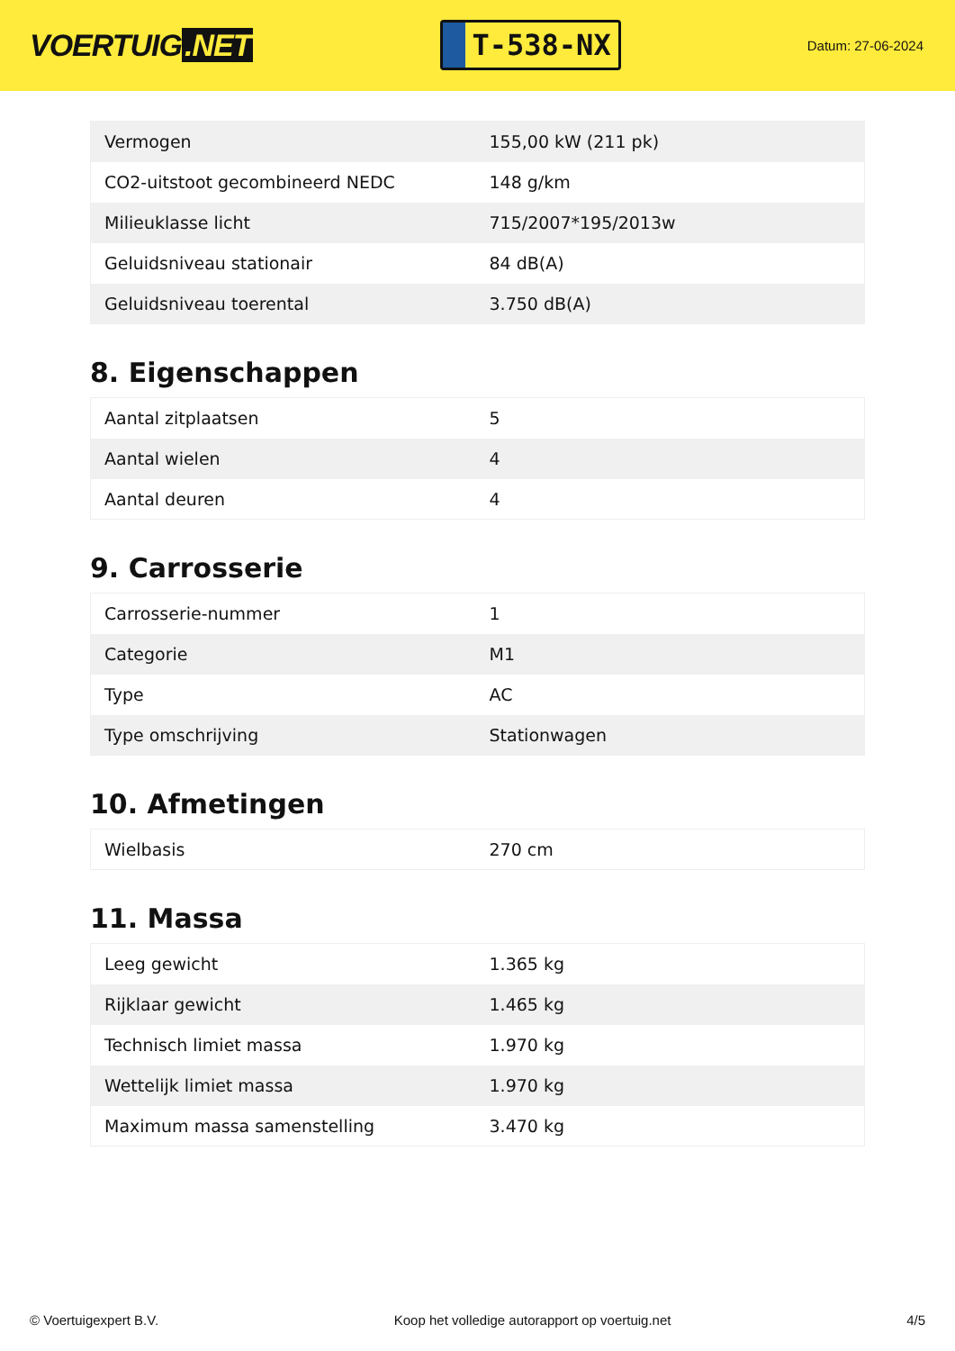VOERTUIG.NET
T-538-NX
Datum: 27-06-2024
| Vermogen | 155,00 kW (211 pk) |
| CO2-uitstoot gecombineerd NEDC | 148 g/km |
| Milieuklasse licht | 715/2007*195/2013w |
| Geluidsniveau stationair | 84 dB(A) |
| Geluidsniveau toerental | 3.750 dB(A) |
8. Eigenschappen
| Aantal zitplaatsen | 5 |
| Aantal wielen | 4 |
| Aantal deuren | 4 |
9. Carrosserie
| Carrosserie-nummer | 1 |
| Categorie | M1 |
| Type | AC |
| Type omschrijving | Stationwagen |
10. Afmetingen
| Wielbasis | 270 cm |
11. Massa
| Leeg gewicht | 1.365 kg |
| Rijklaar gewicht | 1.465 kg |
| Technisch limiet massa | 1.970 kg |
| Wettelijk limiet massa | 1.970 kg |
| Maximum massa samenstelling | 3.470 kg |
© Voertuigexpert B.V. Koop het volledige autorapport op voertuig.net 4/5